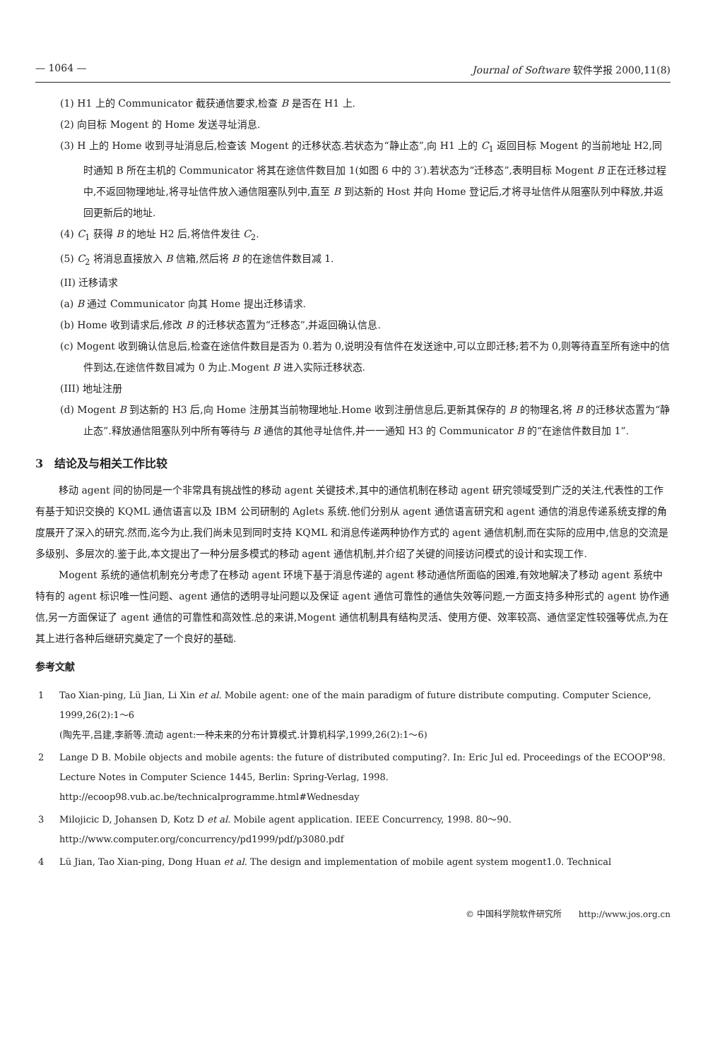— 1064 — Journal of Software 软件学报 2000,11(8)
(1) H1 上的 Communicator 截获通信要求,检查 B 是否在 H1 上.
(2) 向目标 Mogent 的 Home 发送寻址消息.
(3) H 上的 Home 收到寻址消息后,检查该 Mogent 的迁移状态.若状态为“静止态”,向 H1 上的 C<sub>1</sub> 返回目标 Mogent 的当前地址 H2,同时通知 B 所在主机的 Communicator 将其在途信件数目加 1(如图 6 中的 3′).若状态为“迁移态”,表明目标 Mogent B 正在迁移过程中,不返回物理地址,将寻址信件放入通信阻塞队列中,直至 B 到达新的 Host 并向 Home 登记后,才将寻址信件从阻塞队列中释放,并返回更新后的地址.
(4) C<sub>1</sub> 获得 B 的地址 H2 后,将信件发往 C<sub>2</sub>.
(5) C<sub>2</sub> 将消息直接放入 B 信箱,然后将 B 的在途信件数目减 1.
(II) 迁移请求
(a) B 通过 Communicator 向其 Home 提出迁移请求.
(b) Home 收到请求后,修改 B 的迁移状态置为“迁移态”,并返回确认信息.
(c) Mogent 收到确认信息后,检查在途信件数目是否为 0.若为 0,说明没有信件在发送途中,可以立即迁移;若不为 0,则等待直至所有途中的信件到达,在途信件数目减为 0 为止.Mogent B 进入实际迁移状态.
(III) 地址注册
(d) Mogent B 到达新的 H3 后,向 Home 注册其当前物理地址.Home 收到注册信息后,更新其保存的 B 的物理名,将 B 的迁移状态置为“静止态”.释放通信阻塞队列中所有等待与 B 通信的其他寻址信件,并一一通知 H3 的 Communicator B 的“在途信件数目加 1”.
3　结论及与相关工作比较
移动 agent 间的协同是一个非常具有挑战性的移动 agent 关键技术,其中的通信机制在移动 agent 研究领域受到广泛的关注,代表性的工作有基于知识交换的 KQML 通信语言以及 IBM 公司研制的 Aglets 系统.他们分别从 agent 通信语言研究和 agent 通信的消息传递系统支撑的角度展开了深入的研究.然而,迄今为止,我们尚未见到同时支持 KQML 和消息传递两种协作方式的 agent 通信机制,而在实际的应用中,信息的交流是多级别、多层次的.鉴于此,本文提出了一种分层多模式的移动 agent 通信机制,并介绍了关键的间接访问模式的设计和实现工作.
Mogent 系统的通信机制充分考虑了在移动 agent 环境下基于消息传递的 agent 移动通信所面临的困难,有效地解决了移动 agent 系统中特有的 agent 标识唯一性问题、agent 通信的透明寻址问题以及保证 agent 通信可靠性的通信失效等问题,一方面支持多种形式的 agent 协作通信,另一方面保证了 agent 通信的可靠性和高效性.总的来讲,Mogent 通信机制具有结构灵活、使用方便、效率较高、通信坚定性较强等优点,为在其上进行各种后继研究奠定了一个良好的基础.
参考文献
1 Tao Xian-ping, Lü Jian, Li Xin et al. Mobile agent: one of the main paradigm of future distribute computing. Computer Science, 1999,26(2):1～6
(陶先平,吕建,李新等.流动 agent:一种未来的分布计算模式.计算机科学,1999,26(2):1～6)
2 Lange D B. Mobile objects and mobile agents: the future of distributed computing?. In: Eric Jul ed. Proceedings of the ECOOP'98. Lecture Notes in Computer Science 1445, Berlin: Spring-Verlag, 1998. http://ecoop98.vub.ac.be/technicalprogramme.html#Wednesday
3 Milojicic D, Johansen D, Kotz D et al. Mobile agent application. IEEE Concurrency, 1998. 80～90. http://www.computer.org/concurrency/pd1999/pdf/p3080.pdf
4 Lü Jian, Tao Xian-ping, Dong Huan et al. The design and implementation of mobile agent system mogent1.0. Technical
© 中国科学院软件研究所　　http://www.jos.org.cn